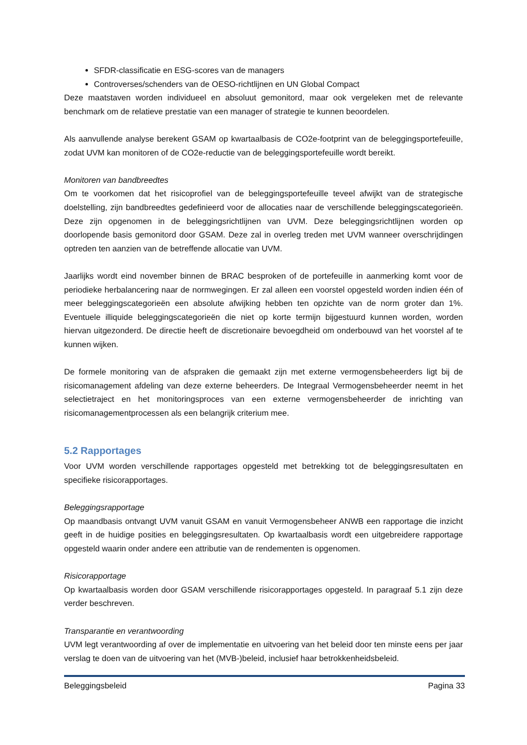SFDR-classificatie en ESG-scores van de managers
Controverses/schenders van de OESO-richtlijnen en UN Global Compact
Deze maatstaven worden individueel en absoluut gemonitord, maar ook vergeleken met de relevante benchmark om de relatieve prestatie van een manager of strategie te kunnen beoordelen.
Als aanvullende analyse berekent GSAM op kwartaalbasis de CO2e-footprint van de beleggingsportefeuille, zodat UVM kan monitoren of de CO2e-reductie van de beleggingsportefeuille wordt bereikt.
Monitoren van bandbreedtes
Om te voorkomen dat het risicoprofiel van de beleggingsportefeuille teveel afwijkt van de strategische doelstelling, zijn bandbreedtes gedefinieerd voor de allocaties naar de verschillende beleggingscategorieën. Deze zijn opgenomen in de beleggingsrichtlijnen van UVM. Deze beleggingsrichtlijnen worden op doorlopende basis gemonitord door GSAM. Deze zal in overleg treden met UVM wanneer overschrijdingen optreden ten aanzien van de betreffende allocatie van UVM.
Jaarlijks wordt eind november binnen de BRAC besproken of de portefeuille in aanmerking komt voor de periodieke herbalancering naar de normwegingen. Er zal alleen een voorstel opgesteld worden indien één of meer beleggingscategorieën een absolute afwijking hebben ten opzichte van de norm groter dan 1%. Eventuele illiquide beleggingscategorieën die niet op korte termijn bijgestuurd kunnen worden, worden hiervan uitgezonderd. De directie heeft de discretionaire bevoegdheid om onderbouwd van het voorstel af te kunnen wijken.
De formele monitoring van de afspraken die gemaakt zijn met externe vermogensbeheerders ligt bij de risicomanagement afdeling van deze externe beheerders. De Integraal Vermogensbeheerder neemt in het selectietraject en het monitoringsproces van een externe vermogensbeheerder de inrichting van risicomanagementprocessen als een belangrijk criterium mee.
5.2 Rapportages
Voor UVM worden verschillende rapportages opgesteld met betrekking tot de beleggingsresultaten en specifieke risicorapportages.
Beleggingsrapportage
Op maandbasis ontvangt UVM vanuit GSAM en vanuit Vermogensbeheer ANWB een rapportage die inzicht geeft in de huidige posities en beleggingsresultaten. Op kwartaalbasis wordt een uitgebreidere rapportage opgesteld waarin onder andere een attributie van de rendementen is opgenomen.
Risicorapportage
Op kwartaalbasis worden door GSAM verschillende risicorapportages opgesteld. In paragraaf 5.1 zijn deze verder beschreven.
Transparantie en verantwoording
UVM legt verantwoording af over de implementatie en uitvoering van het beleid door ten minste eens per jaar verslag te doen van de uitvoering van het (MVB-)beleid, inclusief haar betrokkenheidsbeleid.
Beleggingsbeleid Pagina 33